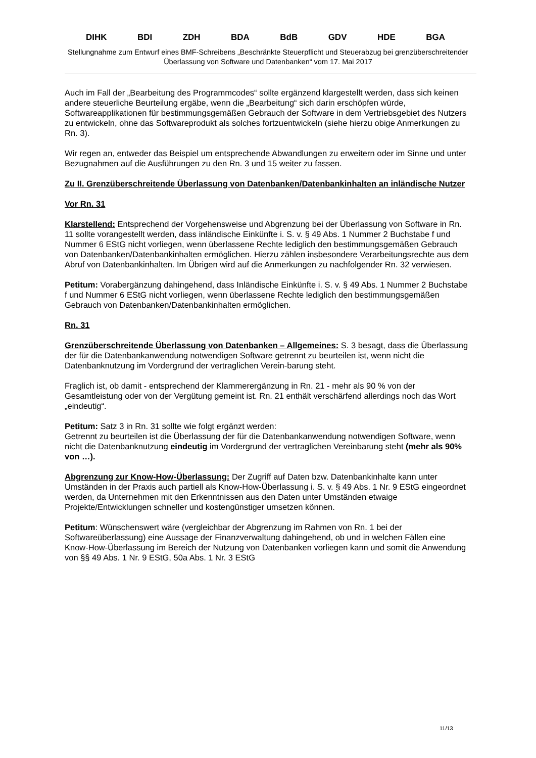DIHK BDI ZDH BDA BdB GDV HDE BGA
Stellungnahme zum Entwurf eines BMF-Schreibens „Beschränkte Steuerpflicht und Steuerabzug bei grenzüberschreitender Überlassung von Software und Datenbanken“ vom 17. Mai 2017
Auch im Fall der „Bearbeitung des Programmcodes“ sollte ergänzend klargestellt werden, dass sich keinen andere steuerliche Beurteilung ergäbe, wenn die „Bearbeitung“ sich darin erschöpfen würde, Softwareapplikationen für bestimmungsgemäßen Gebrauch der Software in dem Vertriebsgebiet des Nutzers zu entwickeln, ohne das Softwareprodukt als solches fortzuentwickeln (siehe hierzu obige Anmerkungen zu Rn. 3).
Wir regen an, entweder das Beispiel um entsprechende Abwandlungen zu erweitern oder im Sinne und unter Bezugnahmen auf die Ausführungen zu den Rn. 3 und 15 weiter zu fassen.
Zu II. Grenzüberschreitende Überlassung von Datenbanken/Datenbankinhalten an inländische Nutzer
Vor Rn. 31
Klarstellend: Entsprechend der Vorgehensweise und Abgrenzung bei der Überlassung von Software in Rn. 11 sollte vorangestellt werden, dass inländische Einkünfte i. S. v. § 49 Abs. 1 Nummer 2 Buchstabe f und Nummer 6 EStG nicht vorliegen, wenn überlassene Rechte lediglich den bestimmungsgemäßen Gebrauch von Datenbanken/Datenbankinhalten ermöglichen. Hierzu zählen insbesondere Verarbeitungsrechte aus dem Abruf von Datenbankinhalten. Im Übrigen wird auf die Anmerkungen zu nachfolgender Rn. 32 verwiesen.
Petitum: Vorabergänzung dahingehend, dass Inländische Einkünfte i. S. v. § 49 Abs. 1 Nummer 2 Buchstabe f und Nummer 6 EStG nicht vorliegen, wenn überlassene Rechte lediglich den bestimmungsgemäßen Gebrauch von Datenbanken/Datenbankinhalten ermöglichen.
Rn. 31
Grenzüberschreitende Überlassung von Datenbanken – Allgemeines: S. 3 besagt, dass die Überlassung der für die Datenbankanwendung notwendigen Software getrennt zu beurteilen ist, wenn nicht die Datenbanknutzung im Vordergrund der vertraglichen Verein-barung steht.
Fraglich ist, ob damit - entsprechend der Klammerergänzung in Rn. 21 - mehr als 90 % von der Gesamtleistung oder von der Vergütung gemeint ist. Rn. 21 enthält verschärfend allerdings noch das Wort „eindeutig“.
Petitum: Satz 3 in Rn. 31 sollte wie folgt ergänzt werden:
Getrennt zu beurteilen ist die Überlassung der für die Datenbankanwendung notwendigen Software, wenn nicht die Datenbanknutzung eindeutig im Vordergrund der vertraglichen Vereinbarung steht (mehr als 90% von …).
Abgrenzung zur Know-How-Überlassung: Der Zugriff auf Daten bzw. Datenbankinhalte kann unter Umständen in der Praxis auch partiell als Know-How-Überlassung i. S. v. § 49 Abs. 1 Nr. 9 EStG eingeordnet werden, da Unternehmen mit den Erkenntnissen aus den Daten unter Umständen etwaige Projekte/Entwicklungen schneller und kostengünstiger umsetzen können.
Petitum: Wünschenswert wäre (vergleichbar der Abgrenzung im Rahmen von Rn. 1 bei der Softwareüberlassung) eine Aussage der Finanzverwaltung dahingehend, ob und in welchen Fällen eine Know-How-Überlassung im Bereich der Nutzung von Datenbanken vorliegen kann und somit die Anwendung von §§ 49 Abs. 1 Nr. 9 EStG, 50a Abs. 1 Nr. 3 EStG
11/13